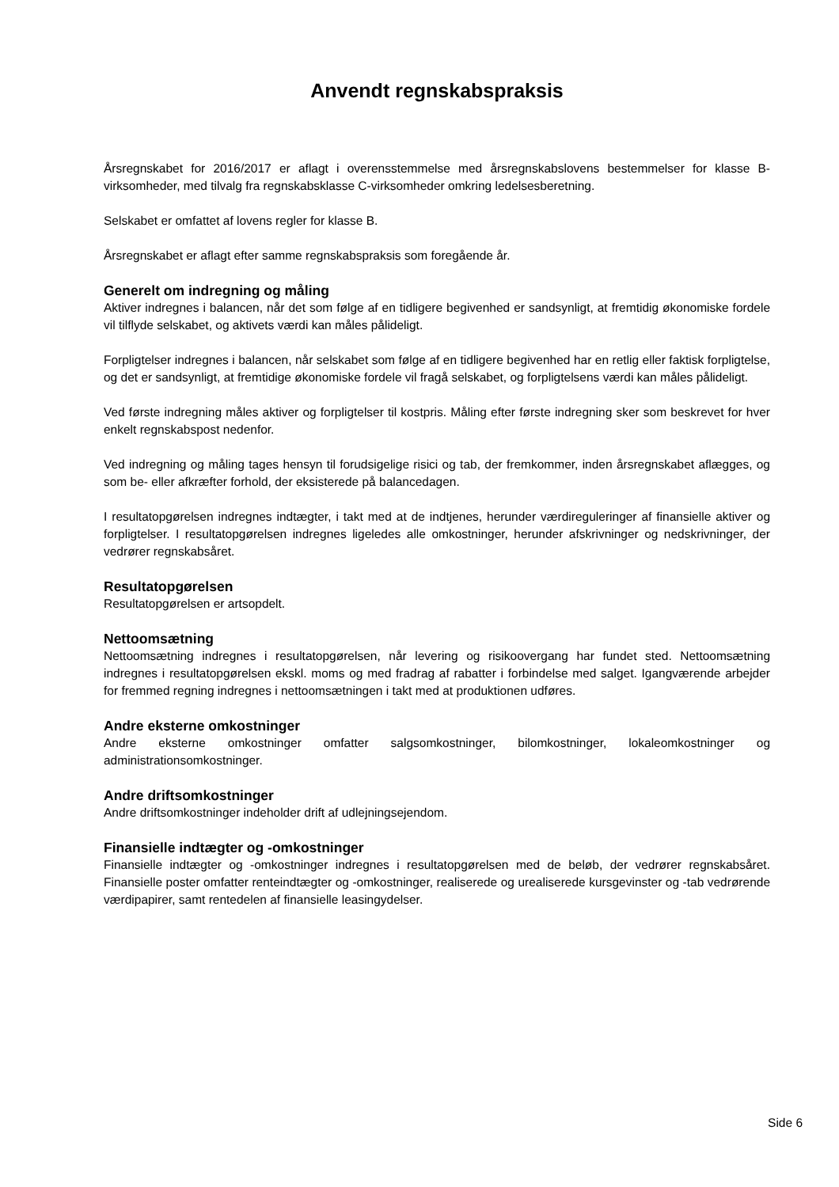Anvendt regnskabspraksis
Årsregnskabet for 2016/2017 er aflagt i overensstemmelse med årsregnskabslovens bestemmelser for klasse B-virksomheder, med tilvalg fra regnskabsklasse C-virksomheder omkring ledelsesberetning.
Selskabet er omfattet af lovens regler for klasse B.
Årsregnskabet er aflagt efter samme regnskabspraksis som foregående år.
Generelt om indregning og måling
Aktiver indregnes i balancen, når det som følge af en tidligere begivenhed er sandsynligt, at fremtidig økonomiske fordele vil tilflyde selskabet, og aktivets værdi kan måles pålideligt.
Forpligtelser indregnes i balancen, når selskabet som følge af en tidligere begivenhed har en retlig eller faktisk forpligtelse, og det er sandsynligt, at fremtidige økonomiske fordele vil fragå selskabet, og forpligtelsens værdi kan måles pålideligt.
Ved første indregning måles aktiver og forpligtelser til kostpris. Måling efter første indregning sker som beskrevet for hver enkelt regnskabspost nedenfor.
Ved indregning og måling tages hensyn til forudsigelige risici og tab, der fremkommer, inden årsregnskabet aflægges, og som be- eller afkræfter forhold, der eksisterede på balancedagen.
I resultatopgørelsen indregnes indtægter, i takt med at de indtjenes, herunder værdireguleringer af finansielle aktiver og forpligtelser. I resultatopgørelsen indregnes ligeledes alle omkostninger, herunder afskrivninger og nedskrivninger, der vedrører regnskabsåret.
Resultatopgørelsen
Resultatopgørelsen er artsopdelt.
Nettoomsætning
Nettoomsætning indregnes i resultatopgørelsen, når levering og risikoovergang har fundet sted. Nettoomsætning indregnes i resultatopgørelsen ekskl. moms og med fradrag af rabatter i forbindelse med salget. Igangværende arbejder for fremmed regning indregnes i nettoomsætningen i takt med at produktionen udføres.
Andre eksterne omkostninger
Andre eksterne omkostninger omfatter salgsomkostninger, bilomkostninger, lokaleomkostninger og administrationsomkostninger.
Andre driftsomkostninger
Andre driftsomkostninger indeholder drift af udlejningsejendom.
Finansielle indtægter og -omkostninger
Finansielle indtægter og -omkostninger indregnes i resultatopgørelsen med de beløb, der vedrører regnskabsåret. Finansielle poster omfatter renteindtægter og -omkostninger, realiserede og urealiserede kursgevinster og -tab vedrørende værdipapirer, samt rentedelen af finansielle leasingydelser.
Side 6